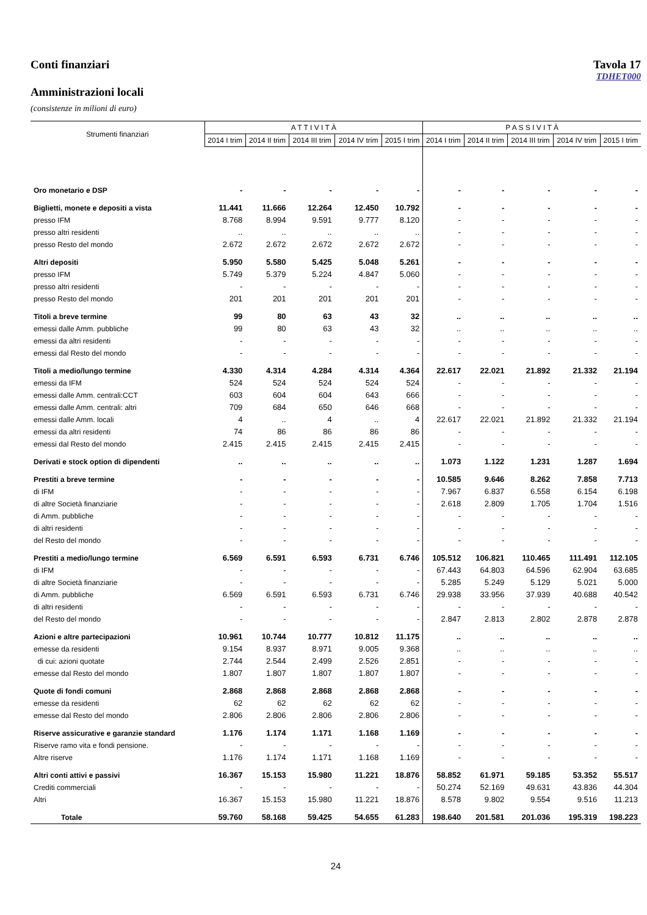Conti finanziari Tavola 17
TDHET000
Amministrazioni locali
(consistenze in milioni di euro)
| Strumenti finanziari | A T T I V I T À | | | | | P A S S I V I T À | | | | |
| --- | --- | --- | --- | --- | --- | --- | --- | --- | --- | --- |
| | 2014 I trim | 2014 II trim | 2014 III trim | 2014 IV trim | 2015 I trim | 2014 I trim | 2014 II trim | 2014 III trim | 2014 IV trim | 2015 I trim |
| Oro monetario e DSP | - | - | - | - | - | - | - | - | - | - |
| Biglietti, monete e depositi a vista | 11.441 | 11.666 | 12.264 | 12.450 | 10.792 | - | - | - | - | - |
| presso IFM | 8.768 | 8.994 | 9.591 | 9.777 | 8.120 | - | - | - | - | - |
| presso altri residenti | .. | .. | .. | .. | .. | - | - | - | - | - |
| presso Resto del mondo | 2.672 | 2.672 | 2.672 | 2.672 | 2.672 | - | - | - | - | - |
| Altri depositi | 5.950 | 5.580 | 5.425 | 5.048 | 5.261 | - | - | - | - | - |
| presso IFM | 5.749 | 5.379 | 5.224 | 4.847 | 5.060 | - | - | - | - | - |
| presso altri residenti | - | - | - | - | - | - | - | - | - | - |
| presso Resto del mondo | 201 | 201 | 201 | 201 | 201 | - | - | - | - | - |
| Titoli a breve termine | 99 | 80 | 63 | 43 | 32 | .. | .. | .. | .. | .. |
| emessi dalle Amm. pubbliche | 99 | 80 | 63 | 43 | 32 | .. | .. | .. | .. | .. |
| emessi da altri residenti | - | - | - | - | - | - | - | - | - | - |
| emessi dal Resto del mondo | - | - | - | - | - | - | - | - | - | - |
| Titoli a medio/lungo termine | 4.330 | 4.314 | 4.284 | 4.314 | 4.364 | 22.617 | 22.021 | 21.892 | 21.332 | 21.194 |
| emessi da IFM | 524 | 524 | 524 | 524 | 524 | - | - | - | - | - |
| emessi dalle Amm. centrali:CCT | 603 | 604 | 604 | 643 | 666 | - | - | - | - | - |
| emessi dalle Amm. centrali: altri | 709 | 684 | 650 | 646 | 668 | - | - | - | - | - |
| emessi dalle Amm. locali | 4 | .. | 4 | .. | 4 | 22.617 | 22.021 | 21.892 | 21.332 | 21.194 |
| emessi da altri residenti | 74 | 86 | 86 | 86 | 86 | - | - | - | - | - |
| emessi dal Resto del mondo | 2.415 | 2.415 | 2.415 | 2.415 | 2.415 | - | - | - | - | - |
| Derivati e stock option di dipendenti | .. | .. | .. | .. | .. | 1.073 | 1.122 | 1.231 | 1.287 | 1.694 |
| Prestiti a breve termine | - | - | - | - | - | 10.585 | 9.646 | 8.262 | 7.858 | 7.713 |
| di IFM | - | - | - | - | - | 7.967 | 6.837 | 6.558 | 6.154 | 6.198 |
| di altre Società finanziarie | - | - | - | - | - | 2.618 | 2.809 | 1.705 | 1.704 | 1.516 |
| di Amm. pubbliche | - | - | - | - | - | - | - | - | - | - |
| di altri residenti | - | - | - | - | - | - | - | - | - | - |
| del Resto del mondo | - | - | - | - | - | - | - | - | - | - |
| Prestiti a medio/lungo termine | 6.569 | 6.591 | 6.593 | 6.731 | 6.746 | 105.512 | 106.821 | 110.465 | 111.491 | 112.105 |
| di IFM | - | - | - | - | - | 67.443 | 64.803 | 64.596 | 62.904 | 63.685 |
| di altre Società finanziarie | - | - | - | - | - | 5.285 | 5.249 | 5.129 | 5.021 | 5.000 |
| di Amm. pubbliche | 6.569 | 6.591 | 6.593 | 6.731 | 6.746 | 29.938 | 33.956 | 37.939 | 40.688 | 40.542 |
| di altri residenti | - | - | - | - | - | - | - | - | - | - |
| del Resto del mondo | - | - | - | - | - | 2.847 | 2.813 | 2.802 | 2.878 | 2.878 |
| Azioni e altre partecipazioni | 10.961 | 10.744 | 10.777 | 10.812 | 11.175 | .. | .. | .. | .. | .. |
| emesse da residenti | 9.154 | 8.937 | 8.971 | 9.005 | 9.368 | .. | .. | .. | .. | .. |
| di cui: azioni quotate | 2.744 | 2.544 | 2.499 | 2.526 | 2.851 | - | - | - | - | - |
| emesse dal Resto del mondo | 1.807 | 1.807 | 1.807 | 1.807 | 1.807 | - | - | - | - | - |
| Quote di fondi comuni | 2.868 | 2.868 | 2.868 | 2.868 | 2.868 | - | - | - | - | - |
| emesse da residenti | 62 | 62 | 62 | 62 | 62 | - | - | - | - | - |
| emesse dal Resto del mondo | 2.806 | 2.806 | 2.806 | 2.806 | 2.806 | - | - | - | - | - |
| Riserve assicurative e garanzie standard | 1.176 | 1.174 | 1.171 | 1.168 | 1.169 | - | - | - | - | - |
| Riserve ramo vita e fondi pensione. | - | - | - | - | - | - | - | - | - | - |
| Altre riserve | 1.176 | 1.174 | 1.171 | 1.168 | 1.169 | - | - | - | - | - |
| Altri conti attivi e passivi | 16.367 | 15.153 | 15.980 | 11.221 | 18.876 | 58.852 | 61.971 | 59.185 | 53.352 | 55.517 |
| Crediti commerciali | - | - | - | - | - | 50.274 | 52.169 | 49.631 | 43.836 | 44.304 |
| Altri | 16.367 | 15.153 | 15.980 | 11.221 | 18.876 | 8.578 | 9.802 | 9.554 | 9.516 | 11.213 |
| Totale | 59.760 | 58.168 | 59.425 | 54.655 | 61.283 | 198.640 | 201.581 | 201.036 | 195.319 | 198.223 |
24